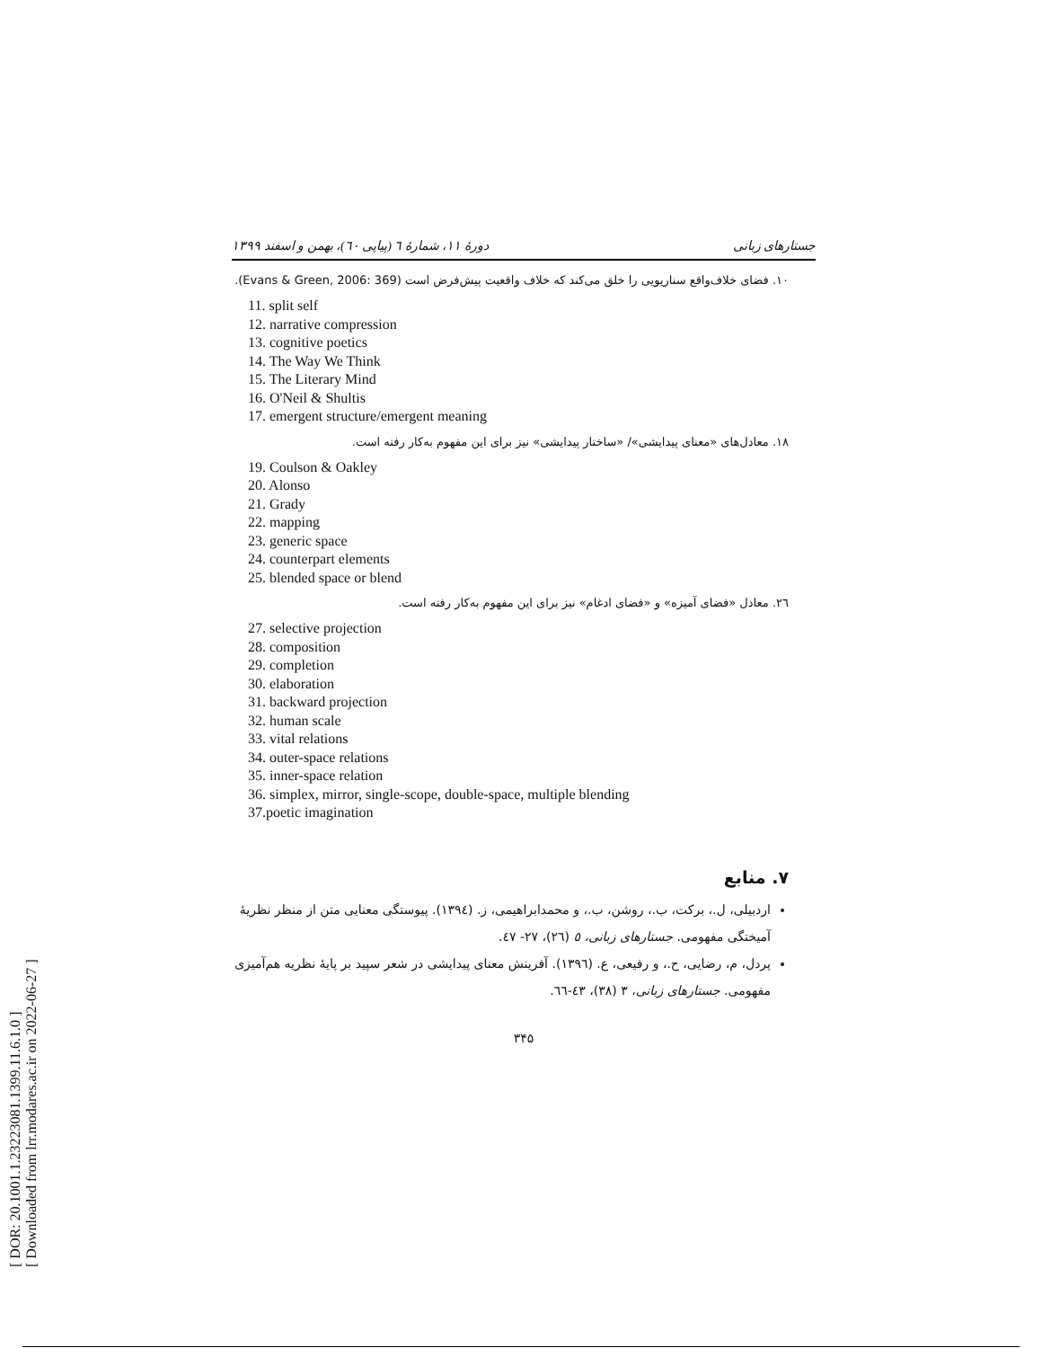[ DOR: 20.1001.1.23223081.1399.11.6.1.0 ]
[ Downloaded from lrr.modares.ac.ir on 2022-06-27 ]
جستارهای زبانی دورهٔ ۱۱، شمارهٔ ٦ (پیاپی ٦٠)، بهمن و اسفند ۱۳۹۹
۱۰. فضای خلاف‌واقع سناریویی را خلق می‌کند که خلاف واقعیت پیش‌فرض است (Evans & Green, 2006: 369).
11. split self
12. narrative compression
13. cognitive poetics
14. The Way We Think
15. The Literary Mind
16. O'Neil & Shultis
17. emergent structure/emergent meaning
۱۸. معادل‌های «معنای پیدایشی»/ «ساختار پیدایشی» نیز برای این مفهوم به‌کار رفته است.
19. Coulson & Oakley
20. Alonso
21. Grady
22. mapping
23. generic space
24. counterpart elements
25. blended space or blend
۲٦. معادل «فضای آمیزه» و «فضای ادغام» نیز برای این مفهوم به‌کار رفته است.
27. selective projection
28. composition
29. completion
30. elaboration
31. backward projection
32. human scale
33. vital relations
34. outer-space relations
35. inner-space relation
36. simplex, mirror, single-scope, double-space, multiple blending
37.poetic imagination
۷. منابع
اردبیلی، ل.، برکت، ب.، روشن، ب.، و محمدابراهیمی، ز. (۱۳۹٤). پیوستگی معنایی متن از منظر نظریهٔ آمیختگی مفهومی. جستارهای زبانی، ٥ (۲٦)، ۲۷- ٤۷.
پردل، م، رضایی، ح.، و رفیعی، ع. (۱۳۹٦). آفرینش معنای پیدایشی در شعر سپید بر پایهٔ نظریه هم‌آمیزی مفهومی. جستارهای زبانی، ۳ (۳۸)، ٤۳-٦٦.
۳۴۵